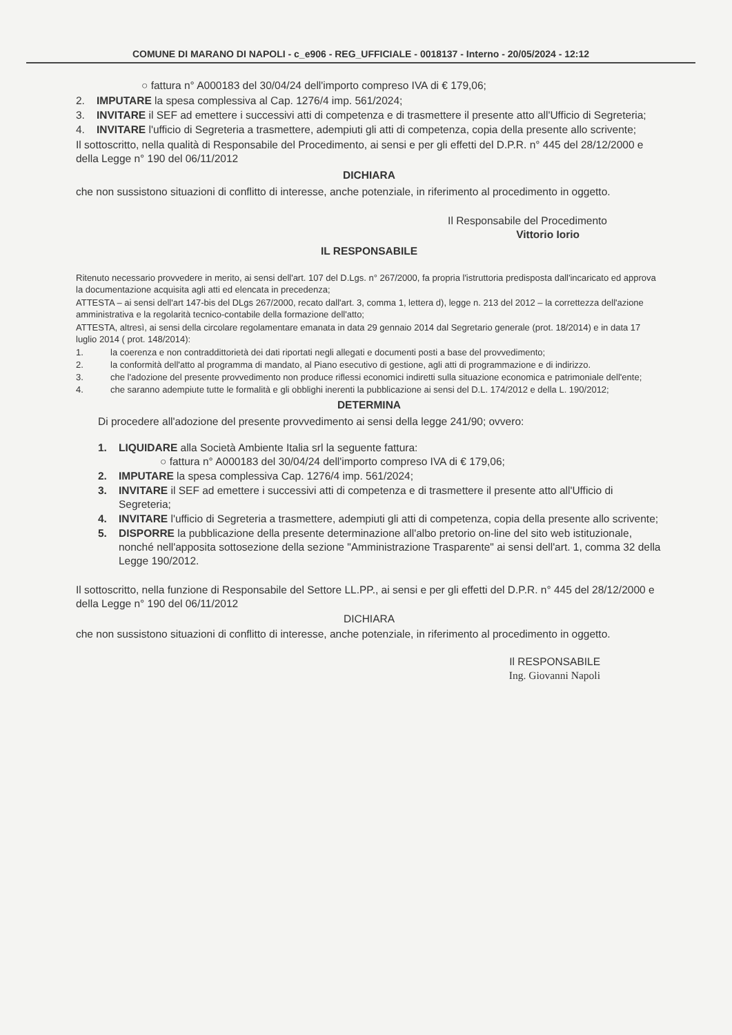COMUNE DI MARANO DI NAPOLI - c_e906 - REG_UFFICIALE - 0018137 - Interno - 20/05/2024 - 12:12
○ fattura n° A000183 del 30/04/24 dell'importo compreso IVA di € 179,06;
2. IMPUTARE la spesa complessiva al Cap. 1276/4 imp. 561/2024;
3. INVITARE il SEF ad emettere i successivi atti di competenza e di trasmettere il presente atto all'Ufficio di Segreteria;
4. INVITARE l'ufficio di Segreteria a trasmettere, adempiuti gli atti di competenza, copia della presente allo scrivente;
Il sottoscritto, nella qualità di Responsabile del Procedimento, ai sensi e per gli effetti del D.P.R. n° 445 del 28/12/2000 e della Legge n° 190 del 06/11/2012
DICHIARA
che non sussistono situazioni di conflitto di interesse, anche potenziale, in riferimento al procedimento in oggetto.
Il Responsabile del Procedimento
Vittorio Iorio
IL RESPONSABILE
Ritenuto necessario provvedere in merito, ai sensi dell'art. 107 del D.Lgs. n° 267/2000, fa propria l'istruttoria predisposta dall'incaricato ed approva la documentazione acquisita agli atti ed elencata in precedenza;
ATTESTA – ai sensi dell'art 147-bis del DLgs 267/2000, recato dall'art. 3, comma 1, lettera d), legge n. 213 del 2012 – la correttezza dell'azione amministrativa e la regolarità tecnico-contabile della formazione dell'atto;
ATTESTA, altresì, ai sensi della circolare regolamentare emanata in data 29 gennaio 2014 dal Segretario generale (prot. 18/2014) e in data 17 luglio 2014 ( prot. 148/2014):
1. la coerenza e non contraddittorietà dei dati riportati negli allegati e documenti posti a base del provvedimento;
2. la conformità dell'atto al programma di mandato, al Piano esecutivo di gestione, agli atti di programmazione e di indirizzo.
3. che l'adozione del presente provvedimento non produce riflessi economici indiretti sulla situazione economica e patrimoniale dell'ente;
4. che saranno adempiute tutte le formalità e gli obblighi inerenti la pubblicazione ai sensi del D.L. 174/2012 e della L. 190/2012;
DETERMINA
Di procedere all'adozione del presente provvedimento ai sensi della legge 241/90; ovvero:
1. LIQUIDARE alla Società Ambiente Italia srl la seguente fattura:
○ fattura n° A000183 del 30/04/24 dell'importo compreso IVA di € 179,06;
2. IMPUTARE la spesa complessiva Cap. 1276/4 imp. 561/2024;
3. INVITARE il SEF ad emettere i successivi atti di competenza e di trasmettere il presente atto all'Ufficio di Segreteria;
4. INVITARE l'ufficio di Segreteria a trasmettere, adempiuti gli atti di competenza, copia della presente allo scrivente;
5. DISPORRE la pubblicazione della presente determinazione all'albo pretorio on-line del sito web istituzionale, nonché nell'apposita sottosezione della sezione "Amministrazione Trasparente" ai sensi dell'art. 1, comma 32 della Legge 190/2012.
Il sottoscritto, nella funzione di Responsabile del Settore LL.PP., ai sensi e per gli effetti del D.P.R. n° 445 del 28/12/2000 e della Legge n° 190 del 06/11/2012
DICHIARA
che non sussistono situazioni di conflitto di interesse, anche potenziale, in riferimento al procedimento in oggetto.
Il RESPONSABILE
Ing. Giovanni Napoli